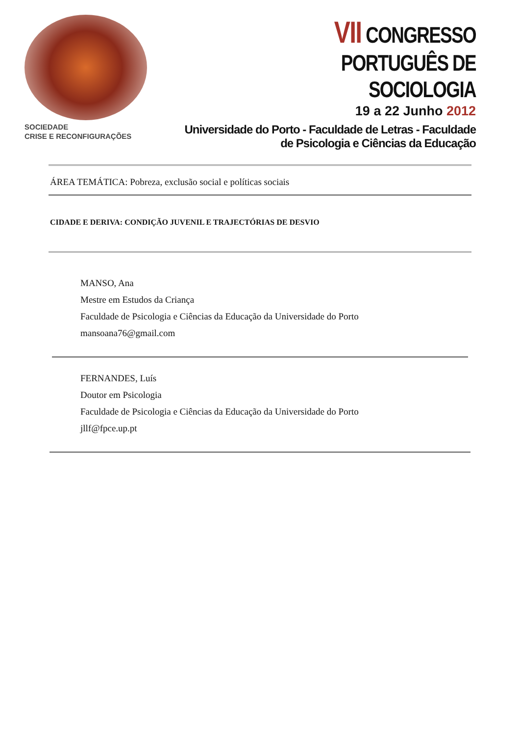SOCIEDADE
CRISE E RECONFIGURAÇÕES
VII CONGRESSO PORTUGUÊS DE SOCIOLOGIA
19 a 22 Junho 2012
Universidade do Porto - Faculdade de Letras - Faculdade de Psicologia e Ciências da Educação
ÁREA TEMÁTICA: Pobreza, exclusão social e políticas sociais
CIDADE E DERIVA: CONDIÇÃO JUVENIL E TRAJECTÓRIAS DE DESVIO
MANSO, Ana
Mestre em Estudos da Criança
Faculdade de Psicologia e Ciências da Educação da Universidade do Porto
mansoana76@gmail.com
FERNANDES, Luís
Doutor em Psicologia
Faculdade de Psicologia e Ciências da Educação da Universidade do Porto
jllf@fpce.up.pt